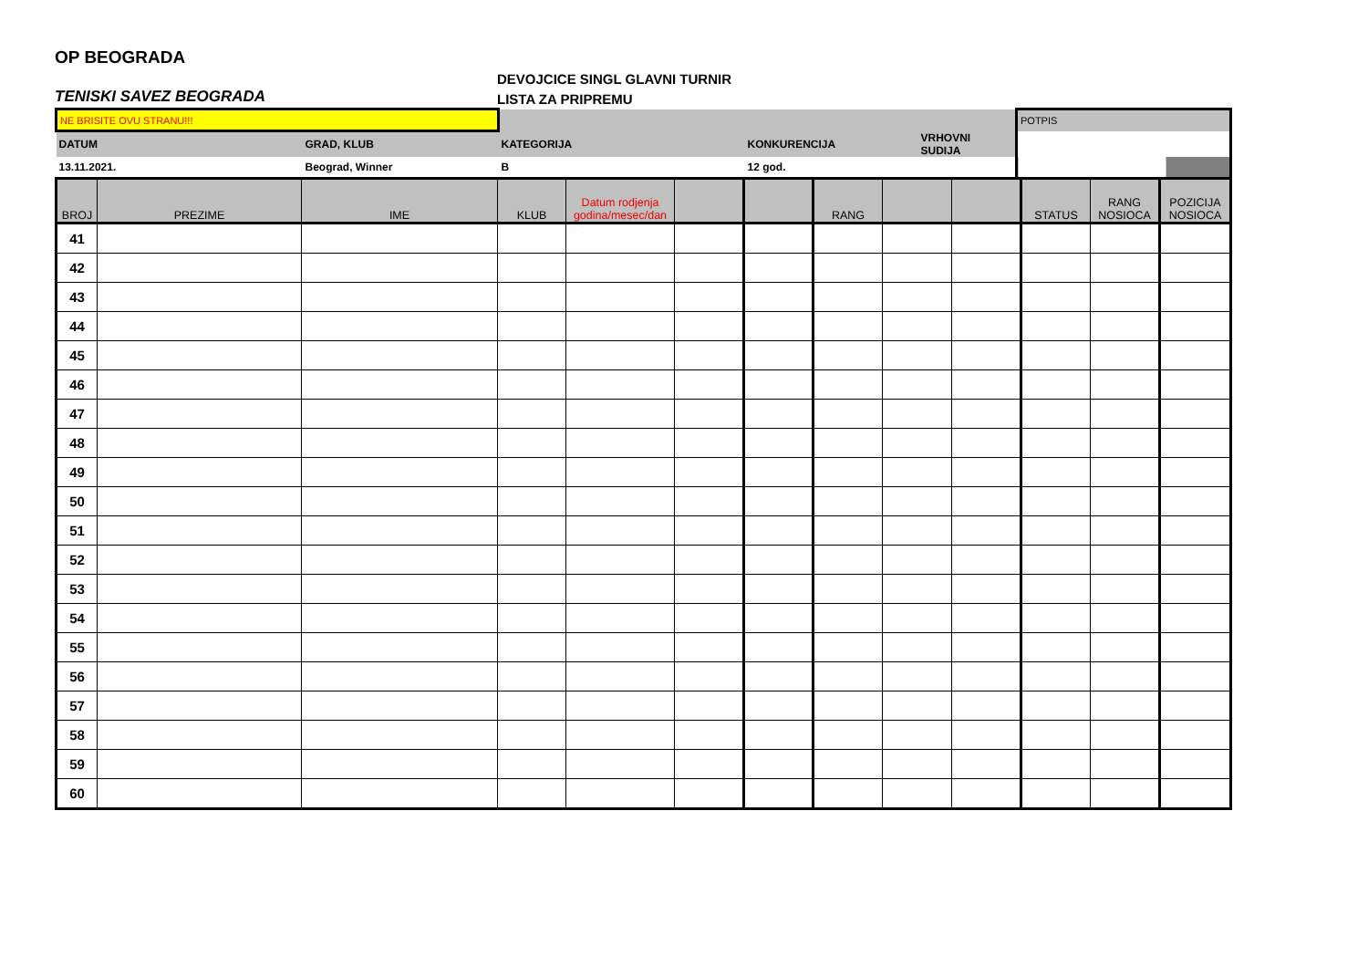OP BEOGRADA
TENISKI SAVEZ BEOGRADA
DEVOJCICE SINGL GLAVNI TURNIR
LISTA ZA PRIPREMU
| NE BRISITE OVU STRANU!!! | | | | | POTPIS |
| DATUM | GRAD, KLUB | KATEGORIJA | KONKURENCIJA | VRHOVNI SUDIJA | |
| 13.11.2021. | Beograd, Winner | B | 12 god. | | |
| BROJ | PREZIME | IME | KLUB | Datum rodjenja godina/mesec/dan | | | RANG | | | STATUS | RANG NOSIOCA | POZICIJA NOSIOCA |
| --- | --- | --- | --- | --- | --- | --- | --- | --- | --- | --- | --- | --- |
| 41 | | | | | | | | | | | | |
| 42 | | | | | | | | | | | | |
| 43 | | | | | | | | | | | | |
| 44 | | | | | | | | | | | | |
| 45 | | | | | | | | | | | | |
| 46 | | | | | | | | | | | | |
| 47 | | | | | | | | | | | | |
| 48 | | | | | | | | | | | | |
| 49 | | | | | | | | | | | | |
| 50 | | | | | | | | | | | | |
| 51 | | | | | | | | | | | | |
| 52 | | | | | | | | | | | | |
| 53 | | | | | | | | | | | | |
| 54 | | | | | | | | | | | | |
| 55 | | | | | | | | | | | | |
| 56 | | | | | | | | | | | | |
| 57 | | | | | | | | | | | | |
| 58 | | | | | | | | | | | | |
| 59 | | | | | | | | | | | | |
| 60 | | | | | | | | | | | | |